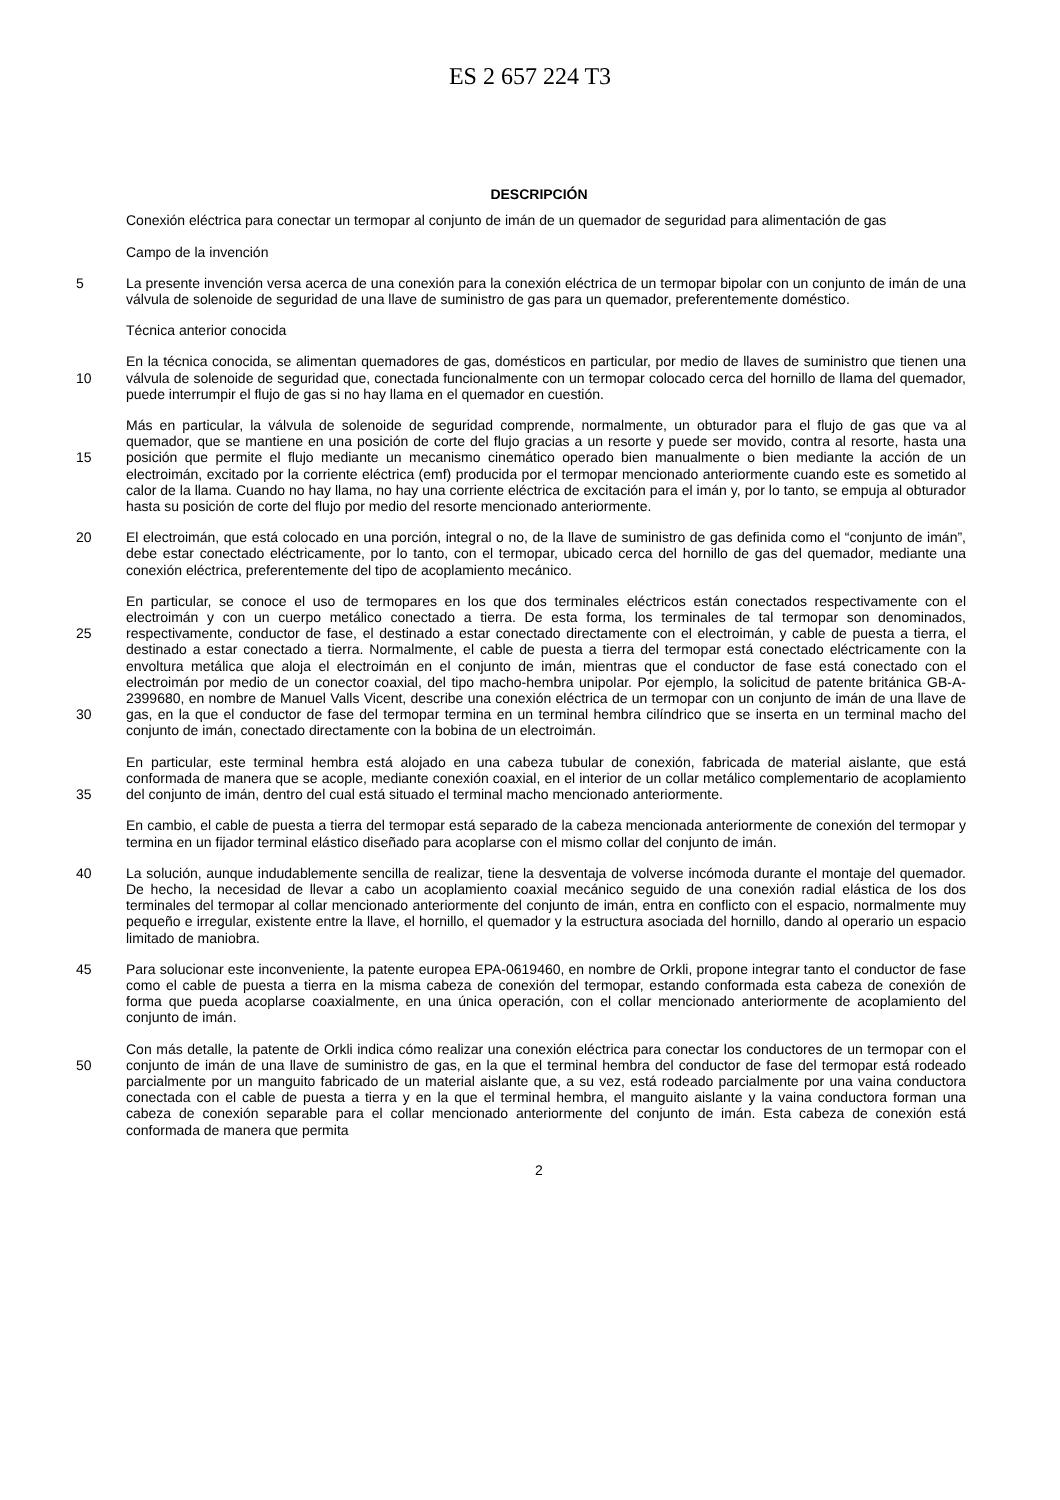ES 2 657 224 T3
DESCRIPCIÓN
Conexión eléctrica para conectar un termopar al conjunto de imán de un quemador de seguridad para alimentación de gas
Campo de la invención
5 La presente invención versa acerca de una conexión para la conexión eléctrica de un termopar bipolar con un conjunto de imán de una válvula de solenoide de seguridad de una llave de suministro de gas para un quemador, preferentemente doméstico.
Técnica anterior conocida
10 En la técnica conocida, se alimentan quemadores de gas, domésticos en particular, por medio de llaves de suministro que tienen una válvula de solenoide de seguridad que, conectada funcionalmente con un termopar colocado cerca del hornillo de llama del quemador, puede interrumpir el flujo de gas si no hay llama en el quemador en cuestión.
15 Más en particular, la válvula de solenoide de seguridad comprende, normalmente, un obturador para el flujo de gas que va al quemador, que se mantiene en una posición de corte del flujo gracias a un resorte y puede ser movido, contra al resorte, hasta una posición que permite el flujo mediante un mecanismo cinemático operado bien manualmente o bien mediante la acción de un electroimán, excitado por la corriente eléctrica (emf) producida por el termopar mencionado anteriormente cuando este es sometido al calor de la llama. Cuando no hay llama, no hay una corriente eléctrica de excitación para el imán y, por lo tanto, se empuja al obturador hasta su posición de corte del flujo por medio del resorte mencionado anteriormente.
20 El electroimán, que está colocado en una porción, integral o no, de la llave de suministro de gas definida como el “conjunto de imán”, debe estar conectado eléctricamente, por lo tanto, con el termopar, ubicado cerca del hornillo de gas del quemador, mediante una conexión eléctrica, preferentemente del tipo de acoplamiento mecánico.
25
30
En particular, se conoce el uso de termopares en los que dos terminales eléctricos están conectados respectivamente con el electroimán y con un cuerpo metálico conectado a tierra. De esta forma, los terminales de tal termopar son denominados, respectivamente, conductor de fase, el destinado a estar conectado directamente con el electroimán, y cable de puesta a tierra, el destinado a estar conectado a tierra. Normalmente, el cable de puesta a tierra del termopar está conectado eléctricamente con la envoltura metálica que aloja el electroimán en el conjunto de imán, mientras que el conductor de fase está conectado con el electroimán por medio de un conector coaxial, del tipo macho-hembra unipolar. Por ejemplo, la solicitud de patente británica GB-A-2399680, en nombre de Manuel Valls Vicent, describe una conexión eléctrica de un termopar con un conjunto de imán de una llave de gas, en la que el conductor de fase del termopar termina en un terminal hembra cilíndrico que se inserta en un terminal macho del conjunto de imán, conectado directamente con la bobina de un electroimán.
35 En particular, este terminal hembra está alojado en una cabeza tubular de conexión, fabricada de material aislante, que está conformada de manera que se acople, mediante conexión coaxial, en el interior de un collar metálico complementario de acoplamiento del conjunto de imán, dentro del cual está situado el terminal macho mencionado anteriormente.
En cambio, el cable de puesta a tierra del termopar está separado de la cabeza mencionada anteriormente de conexión del termopar y termina en un fijador terminal elástico diseñado para acoplarse con el mismo collar del conjunto de imán.
40 La solución, aunque indudablemente sencilla de realizar, tiene la desventaja de volverse incómoda durante el montaje del quemador. De hecho, la necesidad de llevar a cabo un acoplamiento coaxial mecánico seguido de una conexión radial elástica de los dos terminales del termopar al collar mencionado anteriormente del conjunto de imán, entra en conflicto con el espacio, normalmente muy pequeño e irregular, existente entre la llave, el hornillo, el quemador y la estructura asociada del hornillo, dando al operario un espacio limitado de maniobra.
45 Para solucionar este inconveniente, la patente europea EPA-0619460, en nombre de Orkli, propone integrar tanto el conductor de fase como el cable de puesta a tierra en la misma cabeza de conexión del termopar, estando conformada esta cabeza de conexión de forma que pueda acoplarse coaxialmente, en una única operación, con el collar mencionado anteriormente de acoplamiento del conjunto de imán.
50 Con más detalle, la patente de Orkli indica cómo realizar una conexión eléctrica para conectar los conductores de un termopar con el conjunto de imán de una llave de suministro de gas, en la que el terminal hembra del conductor de fase del termopar está rodeado parcialmente por un manguito fabricado de un material aislante que, a su vez, está rodeado parcialmente por una vaina conductora conectada con el cable de puesta a tierra y en la que el terminal hembra, el manguito aislante y la vaina conductora forman una cabeza de conexión separable para el collar mencionado anteriormente del conjunto de imán. Esta cabeza de conexión está conformada de manera que permita
2